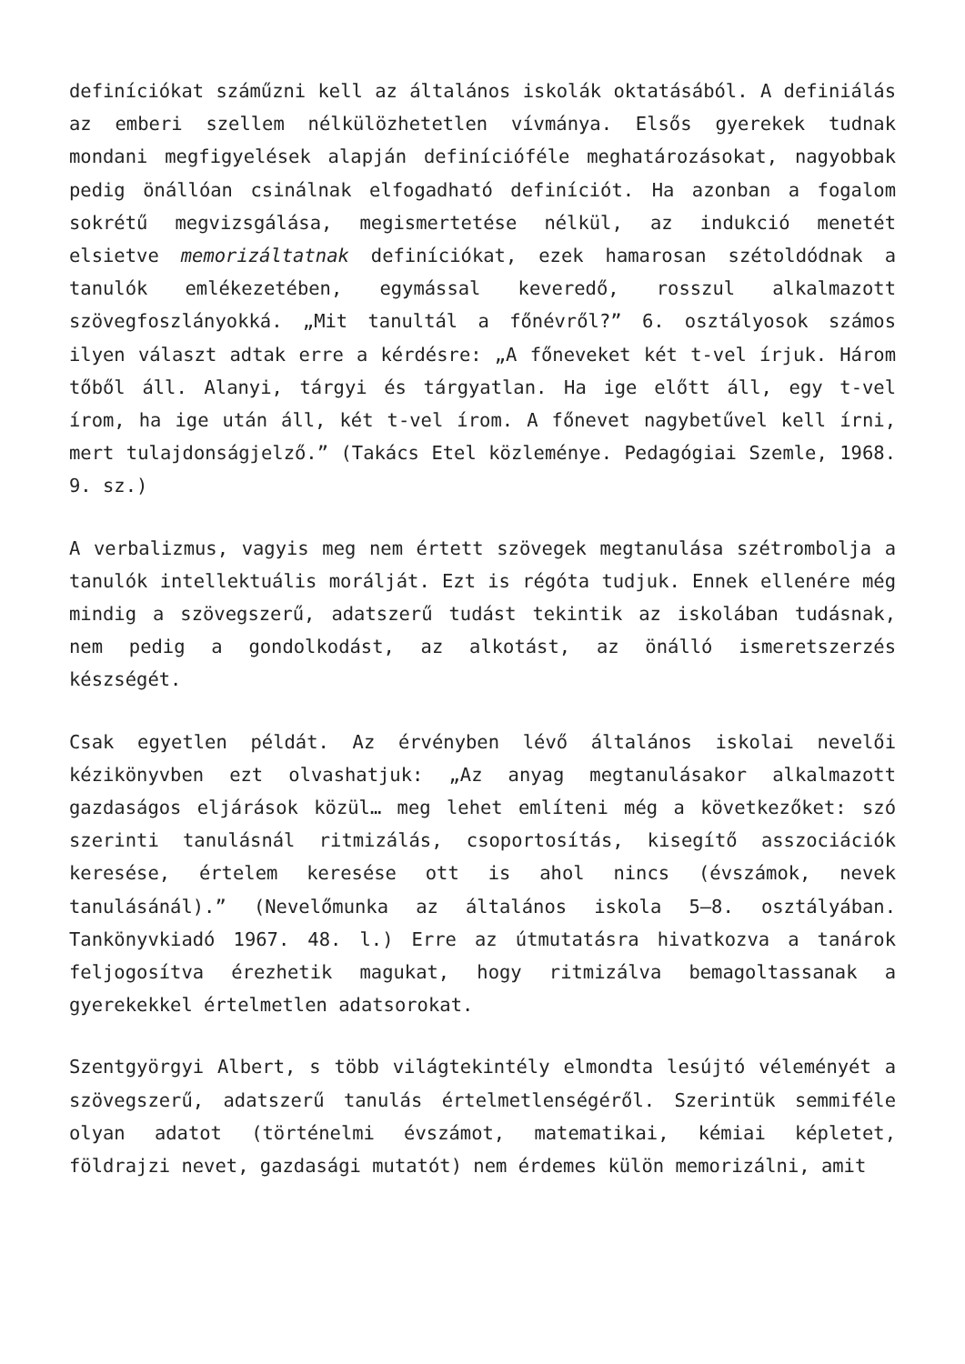definíciókat száműzni kell az általános iskolák oktatásából. A definiálás az emberi szellem nélkülözhetetlen vívmánya. Elsős gyerekek tudnak mondani megfigyelések alapján definícióféle meghatározásokat, nagyobbak pedig önállóan csinálnak elfogadható definíciót. Ha azonban a fogalom sokrétű megvizsgálása, megismertetése nélkül, az indukció menetét elsietve memorizáltatnak definíciókat, ezek hamarosan szétoldódnak a tanulók emlékezetében, egymással keveredő, rosszul alkalmazott szövegfoszlányokká. „Mit tanultál a főnévről?” 6. osztályosok számos ilyen választ adtak erre a kérdésre: „A főneveket két t-vel írjuk. Három tőből áll. Alanyi, tárgyi és tárgyatlan. Ha ige előtt áll, egy t-vel írom, ha ige után áll, két t-vel írom. A főnevet nagybetűvel kell írni, mert tulajdonságjelző.” (Takács Etel közleménye. Pedagógiai Szemle, 1968. 9. sz.)
A verbalizmus, vagyis meg nem értett szövegek megtanulása szétrombolja a tanulók intellektuális morálját. Ezt is régóta tudjuk. Ennek ellenére még mindig a szövegszerű, adatszerű tudást tekintik az iskolában tudásnak, nem pedig a gondolkodást, az alkotást, az önálló ismeretszerzés készségét.
Csak egyetlen példát. Az érvényben lévő általános iskolai nevelői kézikönyvben ezt olvashatjuk: „Az anyag megtanulásakor alkalmazott gazdaságos eljárások közül… meg lehet említeni még a következőket: szó szerinti tanulásnál ritmizálás, csoportosítás, kisegítő asszociációk keresése, értelem keresése ott is ahol nincs (évszámok, nevek tanulásánál).” (Nevelőmunka az általános iskola 5–8. osztályában. Tankönyvkiadó 1967. 48. l.) Erre az útmutatásra hivatkozva a tanárok feljogosítva érezhetik magukat, hogy ritmizálva bemagoltassanak a gyerekekkel értelmetlen adatsorokat.
Szentgyörgyi Albert, s több világtekintély elmondta lesújtó véleményét a szövegszerű, adatszerű tanulás értelmetlenségéről. Szerintük semmiféle olyan adatot (történelmi évszámot, matematikai, kémiai képletet, földrajzi nevet, gazdasági mutatót) nem érdemes külön memorizálni, amit